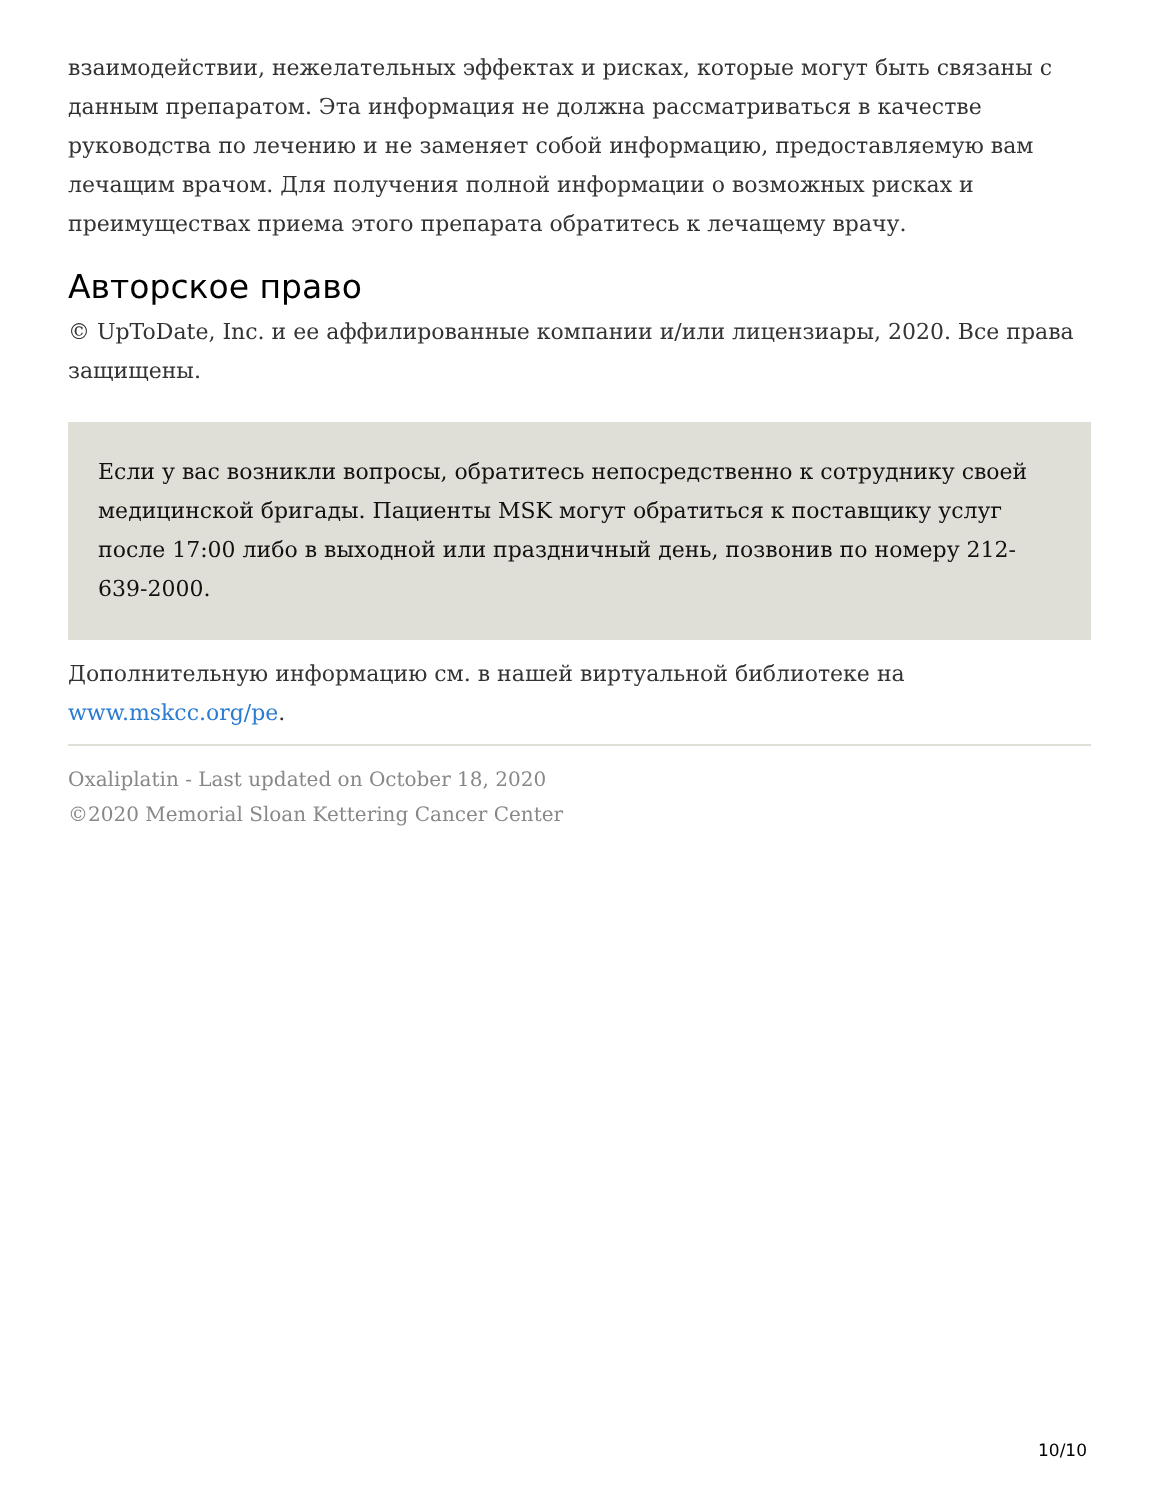взаимодействии, нежелательных эффектах и рисках, которые могут быть связаны с данным препаратом. Эта информация не должна рассматриваться в качестве руководства по лечению и не заменяет собой информацию, предоставляемую вам лечащим врачом. Для получения полной информации о возможных рисках и преимуществах приема этого препарата обратитесь к лечащему врачу.
Авторское право
© UpToDate, Inc. и ее аффилированные компании и/или лицензиары, 2020. Все права защищены.
Если у вас возникли вопросы, обратитесь непосредственно к сотруднику своей медицинской бригады. Пациенты MSK могут обратиться к поставщику услуг после 17:00 либо в выходной или праздничный день, позвонив по номеру 212-639-2000.
Дополнительную информацию см. в нашей виртуальной библиотеке на www.mskcc.org/pe.
Oxaliplatin - Last updated on October 18, 2020
©2020 Memorial Sloan Kettering Cancer Center
10/10